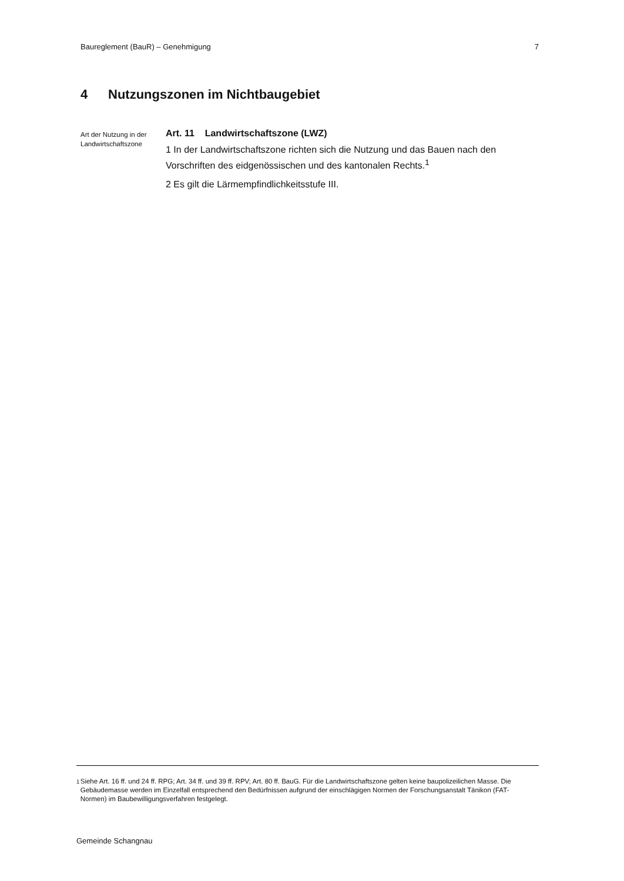Baureglement (BauR) – Genehmigung 7
4 Nutzungszonen im Nichtbaugebiet
Art der Nutzung in der Landwirtschaftszone
Art. 11 Landwirtschaftszone (LWZ)
1 In der Landwirtschaftszone richten sich die Nutzung und das Bauen nach den Vorschriften des eidgenössischen und des kantonalen Rechts.<sup>1</sup>
2 Es gilt die Lärmempfindlichkeitsstufe III.
<sup>1</sup> Siehe Art. 16 ff. und 24 ff. RPG; Art. 34 ff. und 39 ff. RPV; Art. 80 ff. BauG. Für die Landwirtschaftszone gelten keine baupolizeilichen Masse. Die Gebäudemasse werden im Einzelfall entsprechend den Bedürfnissen aufgrund der einschlägigen Normen der Forschungsanstalt Tänikon (FAT-Normen) im Baubewilligungsverfahren festgelegt.
Gemeinde Schangnau